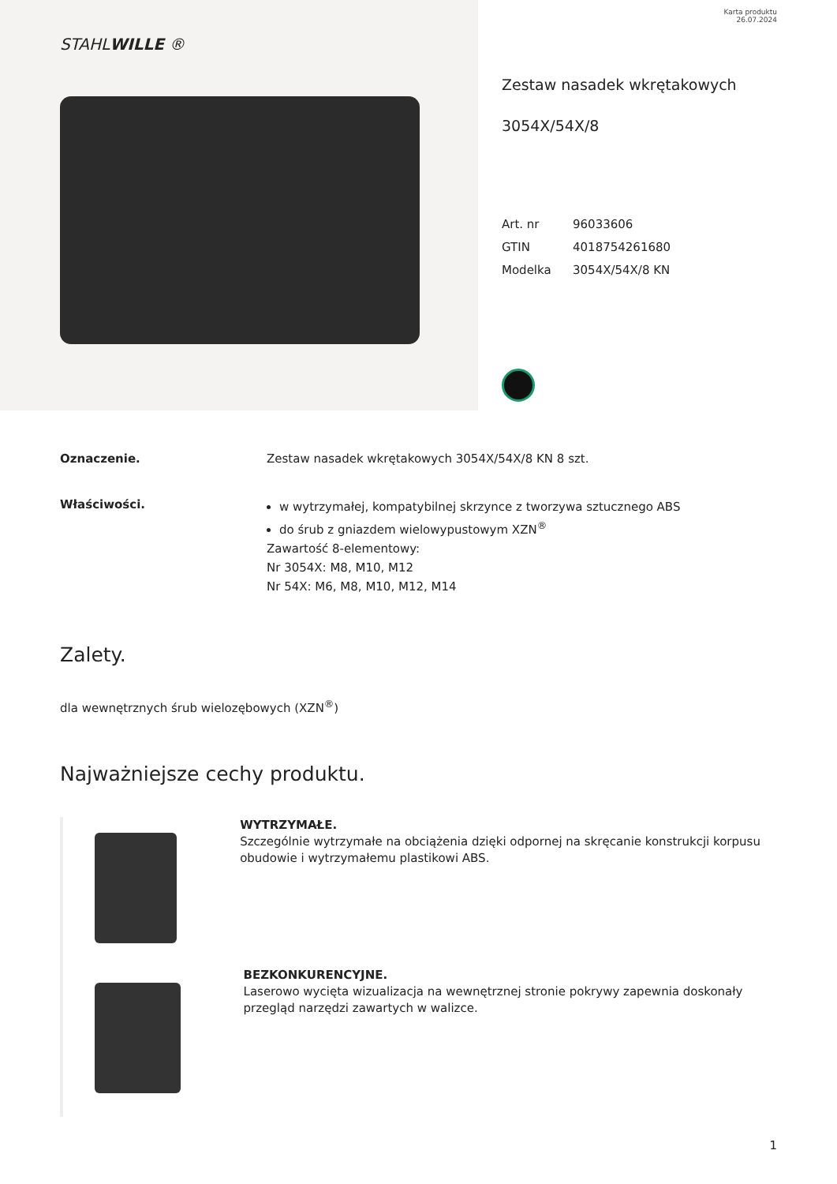STAHLWILLE ®
Karta produktu
26.07.2024
Zestaw nasadek wkrętakowych
3054X/54X/8
Art. nr 96033606
GTIN 4018754261680
Modelka 3054X/54X/8 KN
Oznaczenie. Zestaw nasadek wkrętakowych 3054X/54X/8 KN 8 szt.
Właściwości.
w wytrzymałej, kompatybilnej skrzynce z tworzywa sztucznego ABS
do śrub z gniazdem wielowypustowym XZN<sup>®</sup>
Zawartość 8-elementowy:
Nr 3054X: M8, M10, M12
Nr 54X: M6, M8, M10, M12, M14
Zalety.
dla wewnętrznych śrub wielozębowych (XZN<sup>®</sup>)
Najważniejsze cechy produktu.
WYTRZYMAŁE.
Szczególnie wytrzymałe na obciążenia dzięki odpornej na skręcanie konstrukcji korpusu obudowie i wytrzymałemu plastikowi ABS.
BEZKONKURENCYJNE.
Laserowo wycięta wizualizacja na wewnętrznej stronie pokrywy zapewnia doskonały przegląd narzędzi zawartych w walizce.
1